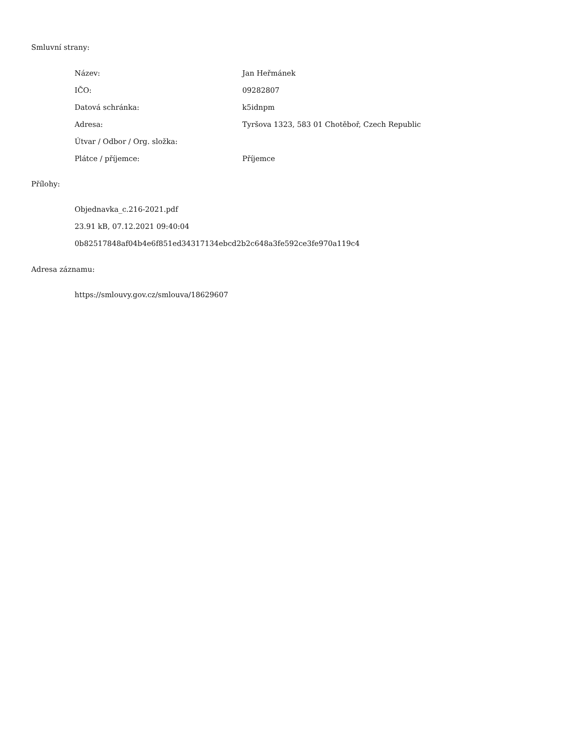Smluvní strany:
| Název: | Jan Heřmánek |
| IČO: | 09282807 |
| Datová schránka: | k5idnpm |
| Adresa: | Tyršova 1323, 583 01 Chotěboř, Czech Republic |
| Útvar / Odbor / Org. složka: | |
| Plátce / příjemce: | Příjemce |
Přílohy:
Objednavka_c.216-2021.pdf
23.91 kB, 07.12.2021 09:40:04
0b82517848af04b4e6f851ed34317134ebcd2b2c648a3fe592ce3fe970a119c4
Adresa záznamu:
https://smlouvy.gov.cz/smlouva/18629607